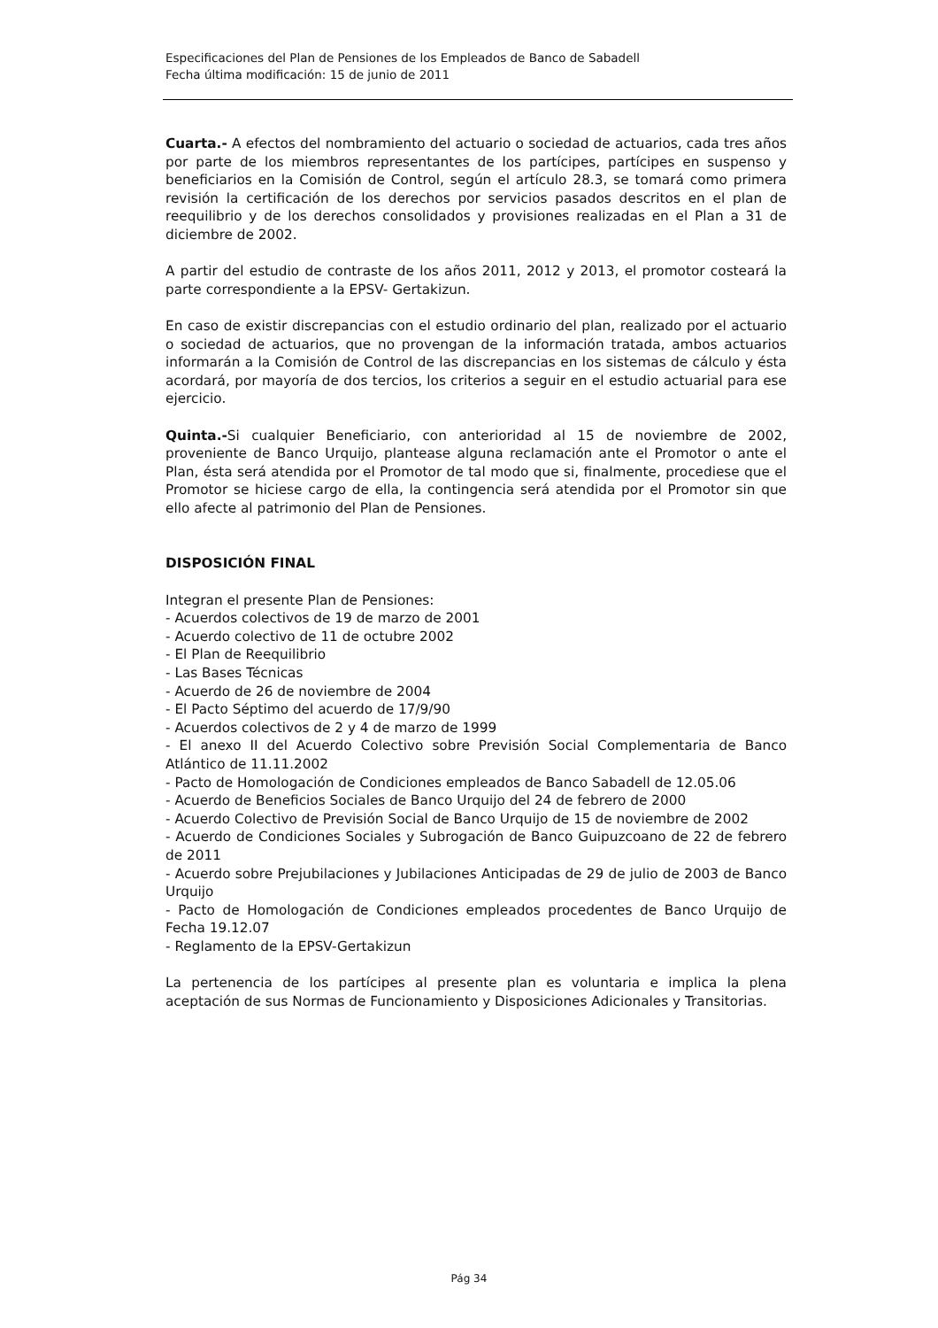Especificaciones del Plan de Pensiones de los Empleados de Banco de Sabadell
Fecha última modificación: 15 de junio de 2011
Cuarta.- A efectos del nombramiento del actuario o sociedad de actuarios, cada tres años por parte de los miembros representantes de los partícipes, partícipes en suspenso y beneficiarios en la Comisión de Control, según el artículo 28.3, se tomará como primera revisión la certificación de los derechos por servicios pasados descritos en el plan de reequilibrio y de los derechos consolidados y provisiones realizadas en el Plan a 31 de diciembre de 2002.
A partir del estudio de contraste de los años 2011, 2012 y 2013, el promotor costeará la parte correspondiente a la EPSV- Gertakizun.
En caso de existir discrepancias con el estudio ordinario del plan, realizado por el actuario o sociedad de actuarios, que no provengan de la información tratada, ambos actuarios informarán a la Comisión de Control de las discrepancias en los sistemas de cálculo y ésta acordará, por mayoría de dos tercios, los criterios a seguir en el estudio actuarial para ese ejercicio.
Quinta.-Si cualquier Beneficiario, con anterioridad al 15 de noviembre de 2002, proveniente de Banco Urquijo, plantease alguna reclamación ante el Promotor o ante el Plan, ésta será atendida por el Promotor de tal modo que si, finalmente, procediese que el Promotor se hiciese cargo de ella, la contingencia será atendida por el Promotor sin que ello afecte al patrimonio del Plan de Pensiones.
DISPOSICIÓN FINAL
Integran el presente Plan de Pensiones:
- Acuerdos colectivos de 19 de marzo de 2001
- Acuerdo colectivo de 11 de octubre 2002
- El Plan de Reequilibrio
- Las Bases Técnicas
- Acuerdo de 26 de noviembre de 2004
- El Pacto Séptimo del acuerdo de 17/9/90
- Acuerdos colectivos de 2 y 4 de marzo de 1999
- El anexo II del Acuerdo Colectivo sobre Previsión Social Complementaria de Banco Atlántico de 11.11.2002
- Pacto de Homologación de Condiciones empleados de Banco Sabadell de 12.05.06
- Acuerdo de Beneficios Sociales de Banco Urquijo del 24 de febrero de 2000
- Acuerdo Colectivo de Previsión Social de Banco Urquijo de 15 de noviembre de 2002
- Acuerdo de Condiciones Sociales y Subrogación de Banco Guipuzcoano de 22 de febrero de 2011
- Acuerdo sobre Prejubilaciones y Jubilaciones Anticipadas de 29 de julio de 2003 de Banco Urquijo
- Pacto de Homologación de Condiciones empleados procedentes de Banco Urquijo de Fecha 19.12.07
- Reglamento de la EPSV-Gertakizun
La pertenencia de los partícipes al presente plan es voluntaria e implica la plena aceptación de sus Normas de Funcionamiento y Disposiciones Adicionales y Transitorias.
Pág 34